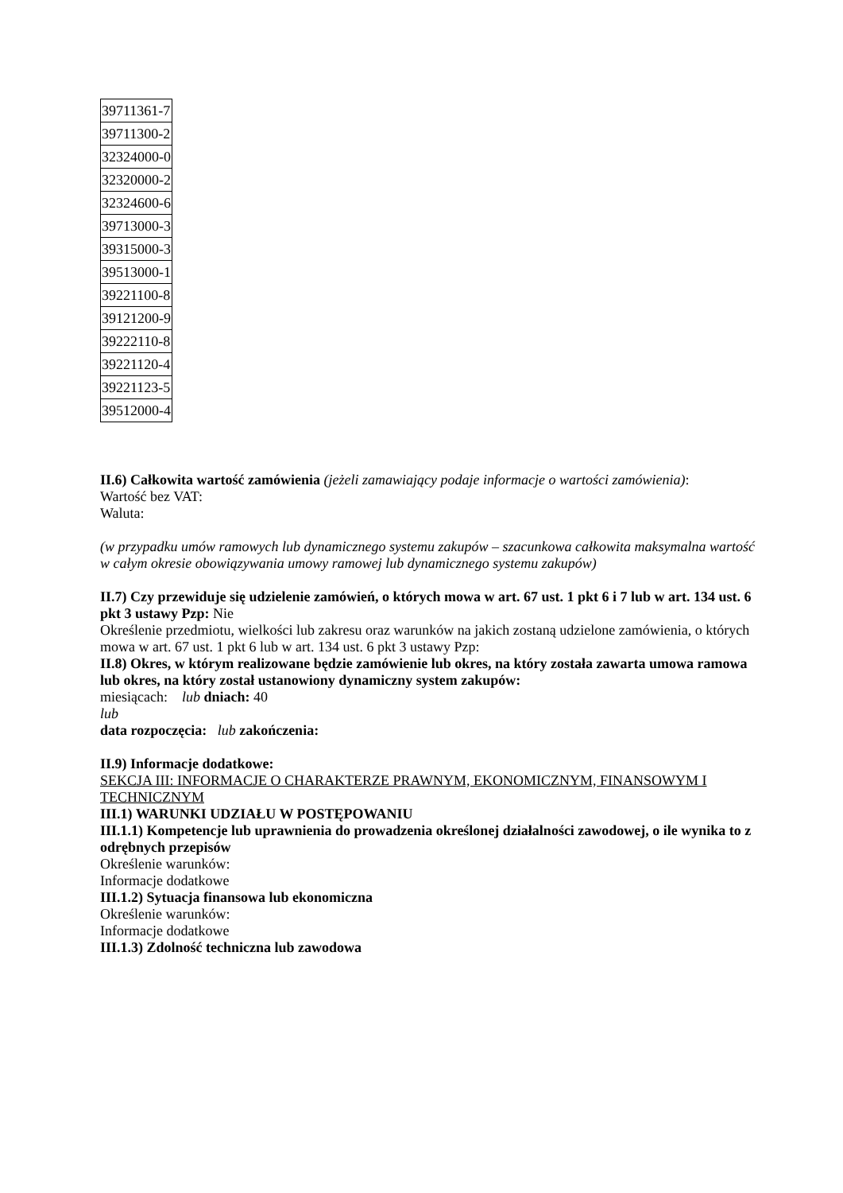| 39711361-7 |
| 39711300-2 |
| 32324000-0 |
| 32320000-2 |
| 32324600-6 |
| 39713000-3 |
| 39315000-3 |
| 39513000-1 |
| 39221100-8 |
| 39121200-9 |
| 39222110-8 |
| 39221120-4 |
| 39221123-5 |
| 39512000-4 |
II.6) Całkowita wartość zamówienia (jeżeli zamawiający podaje informacje o wartości zamówienia):
Wartość bez VAT:
Waluta:
(w przypadku umów ramowych lub dynamicznego systemu zakupów – szacunkowa całkowita maksymalna wartość w całym okresie obowiązywania umowy ramowej lub dynamicznego systemu zakupów)
II.7) Czy przewiduje się udzielenie zamówień, o których mowa w art. 67 ust. 1 pkt 6 i 7 lub w art. 134 ust. 6 pkt 3 ustawy Pzp: Nie
Określenie przedmiotu, wielkości lub zakresu oraz warunków na jakich zostaną udzielone zamówienia, o których mowa w art. 67 ust. 1 pkt 6 lub w art. 134 ust. 6 pkt 3 ustawy Pzp:
II.8) Okres, w którym realizowane będzie zamówienie lub okres, na który została zawarta umowa ramowa lub okres, na który został ustanowiony dynamiczny system zakupów:
miesiącach: lub dniach: 40
lub
data rozpoczęcia: lub zakończenia:
II.9) Informacje dodatkowe:
SEKCJA III: INFORMACJE O CHARAKTERZE PRAWNYM, EKONOMICZNYM, FINANSOWYM I TECHNICZNYM
III.1) WARUNKI UDZIAŁU W POSTĘPOWANIU
III.1.1) Kompetencje lub uprawnienia do prowadzenia określonej działalności zawodowej, o ile wynika to z odrębnych przepisów
Określenie warunków:
Informacje dodatkowe
III.1.2) Sytuacja finansowa lub ekonomiczna
Określenie warunków:
Informacje dodatkowe
III.1.3) Zdolność techniczna lub zawodowa